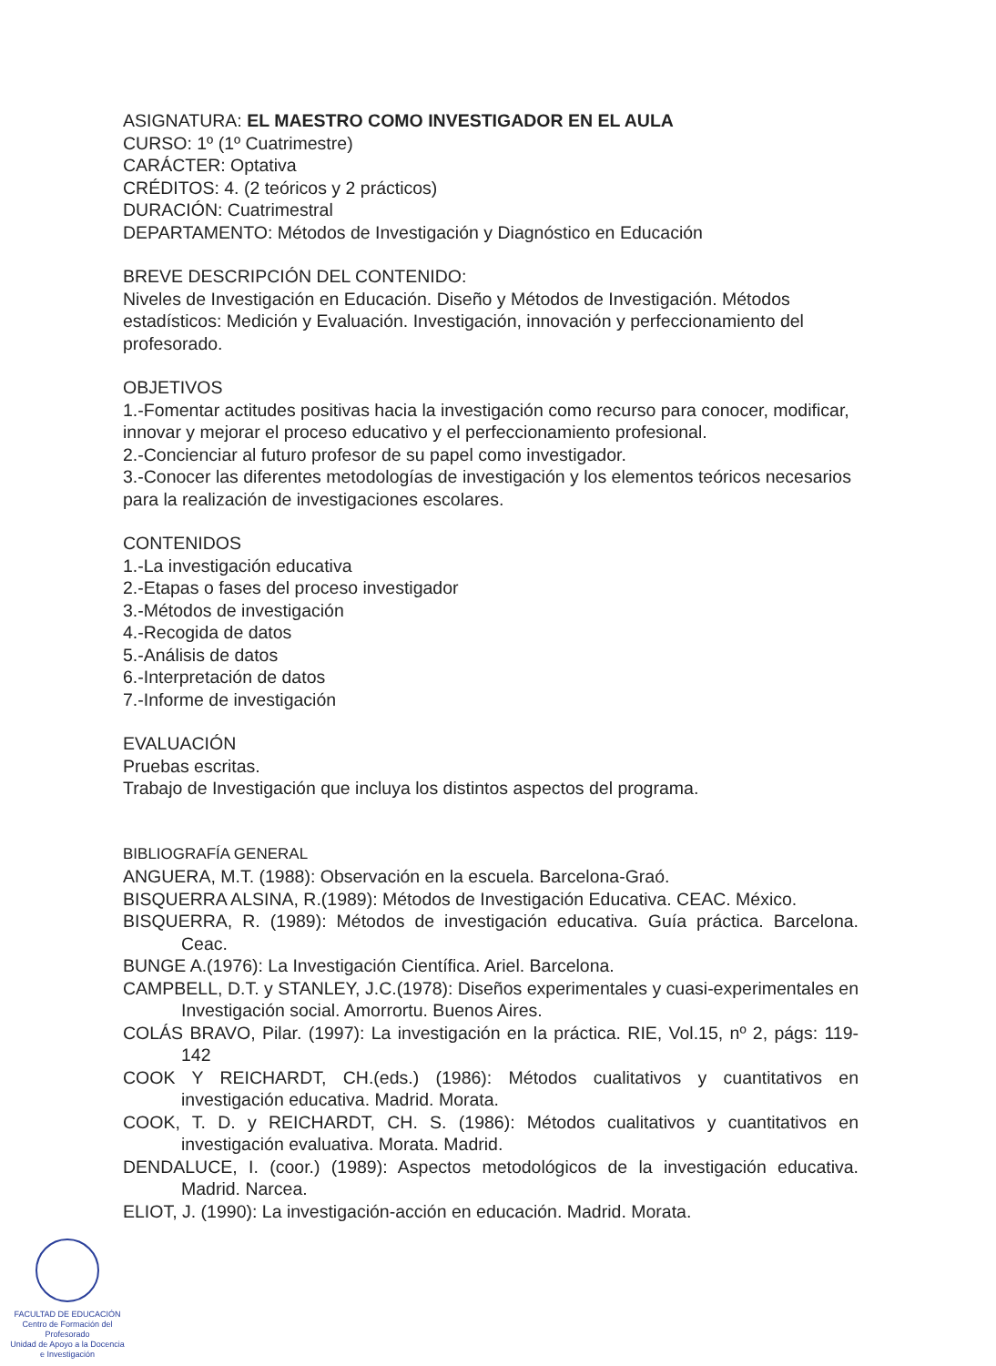ASIGNATURA: EL MAESTRO COMO INVESTIGADOR EN EL AULA
CURSO: 1º (1º Cuatrimestre)
CARÁCTER: Optativa
CRÉDITOS: 4. (2 teóricos y 2 prácticos)
DURACIÓN: Cuatrimestral
DEPARTAMENTO: Métodos de Investigación y Diagnóstico en Educación
BREVE DESCRIPCIÓN DEL CONTENIDO:
Niveles de Investigación en Educación. Diseño y Métodos de Investigación. Métodos estadísticos: Medición y Evaluación. Investigación, innovación y perfeccionamiento del profesorado.
OBJETIVOS
1.-Fomentar actitudes positivas hacia la investigación como recurso para conocer, modificar, innovar y mejorar el proceso educativo y el perfeccionamiento profesional.
2.-Concienciar al futuro profesor de su papel como investigador.
3.-Conocer las diferentes metodologías de investigación y los elementos teóricos necesarios para la realización de investigaciones escolares.
CONTENIDOS
1.-La investigación educativa
2.-Etapas o fases del proceso investigador
3.-Métodos de investigación
4.-Recogida de datos
5.-Análisis de datos
6.-Interpretación de datos
7.-Informe de investigación
EVALUACIÓN
Pruebas escritas.
Trabajo de Investigación que incluya los distintos aspectos del programa.
BIBLIOGRAFÍA GENERAL
ANGUERA, M.T. (1988): Observación en la escuela. Barcelona-Graó.
BISQUERRA ALSINA, R.(1989): Métodos de Investigación Educativa. CEAC. México.
BISQUERRA, R. (1989): Métodos de investigación educativa. Guía práctica. Barcelona. Ceac.
BUNGE A.(1976): La Investigación Científica. Ariel. Barcelona.
CAMPBELL, D.T. y STANLEY, J.C.(1978): Diseños experimentales y cuasi-experimentales en Investigación social. Amorrortu. Buenos Aires.
COLÁS BRAVO, Pilar. (1997): La investigación en la práctica. RIE, Vol.15, nº 2, págs: 119-142
COOK Y REICHARDT, CH.(eds.) (1986): Métodos cualitativos y cuantitativos en investigación educativa. Madrid. Morata.
COOK, T. D. y REICHARDT, CH. S. (1986): Métodos cualitativos y cuantitativos en investigación evaluativa. Morata. Madrid.
DENDALUCE, I. (coor.) (1989): Aspectos metodológicos de la investigación educativa. Madrid. Narcea.
ELIOT, J. (1990): La investigación-acción en educación. Madrid. Morata.
FACULTAD DE EDUCACIÓN
Centro de Formación del Profesorado
Unidad de Apoyo a la Docencia
e Investigación